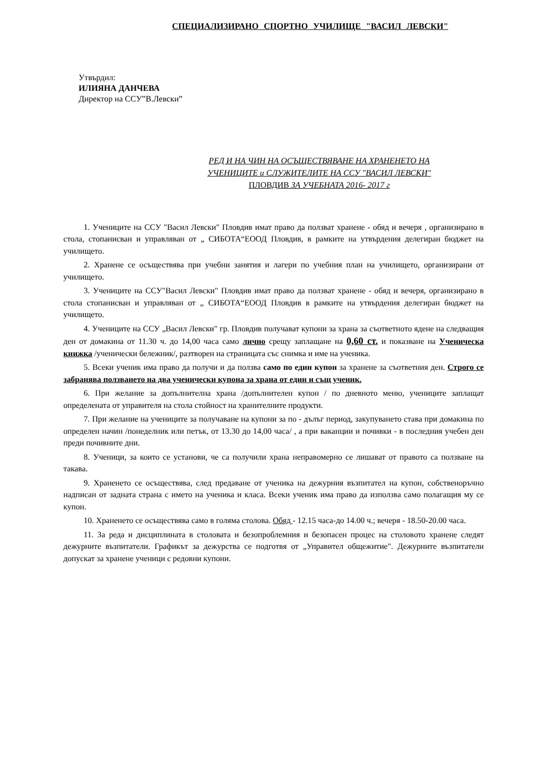СПЕЦИАЛИЗИРАНО СПОРТНО УЧИЛИЩЕ "ВАСИЛ ЛЕВСКИ"
Утвърдил:
ИЛИЯНА ДАНЧЕВА
Директор на ССУ”В.Левски”
РЕД И НА ЧИН НА ОСЪЩЕСТВЯВАНЕ НА ХРАНЕНЕТО НА
УЧЕНИЦИТЕ и СЛУЖИТЕЛИТЕ НА ССУ "ВАСИЛ ЛЕВСКИ"
ПЛОВДИВ ЗА УЧЕБНАТА 2016- 2017 г
1. Учениците на ССУ "Васил Левски" Пловдив имат право да ползват хранене - обяд и вечеря , организирано в стола, стопанисван и управляван от „ СИБОТА“ЕООД Пловдив, в рамките на утвърдения делегиран бюджет на училището.
2. Хранене се осъществява при учебни занятия и лагери по учебния план на училището, организирани от училището.
3. Учениците на ССУ"Васил Левски" Пловдив имат право да ползват хранене - обяд и вечеря, организирано в стола стопанисван и управляван от „ СИБОТА“ЕООД Пловдив в рамките на утвърдения делегиран бюджет на училището.
4. Учениците на ССУ „Васил Левски" гр. Пловдив получават купони за храна за съответното ядене на следващия ден от домакина от 11.30 ч. до 14,00 часа само лично срещу заплащане на 0,60 ст. и показване на Ученическа книжка /ученически бележник/, разтворен на страницата със снимка и име на ученика.
5. Всеки ученик има право да получи и да ползва само по един купон за хранене за съответния ден. Строго се забранява ползването на два ученически купона за храна от един и същ ученик.
6. При желание за допълнителна храна /допълнителен купон / по дневното меню, учениците заплащат определената от управителя на стола стойност на хранителните продукти.
7. При желание на учениците за получаване на купони за по - дълъг период, закупуването става при домакина по определен начин /понеделник или петък, от 13.30 до 14,00 часа/ , а при ваканции и почивки - в последния учебен ден преди почивните дни.
8. Ученици, за които се установи, че са получили храна неправомерно се лишават от правото са ползване на такава.
9. Храненето се осъществява, след предаване от ученика на дежурния възпитател на купон, собственоръчно надписан от задната страна с името на ученика и класа. Всеки ученик има право да използва само полагащия му се купон.
10. Храненето се осъществява само в голяма столова. Обяд - 12.15 часа-до 14.00 ч.; вечеря - 18.50-20.00 часа.
11. За реда и дисциплината в столовата и безопроблемния и безопасен процес на столовото хранене следят дежурните възпитатели. Графикът за дежурства се подготвя от „Управител общежитие". Дежурните възпитатели допускат за хранене ученици с редовни купони.